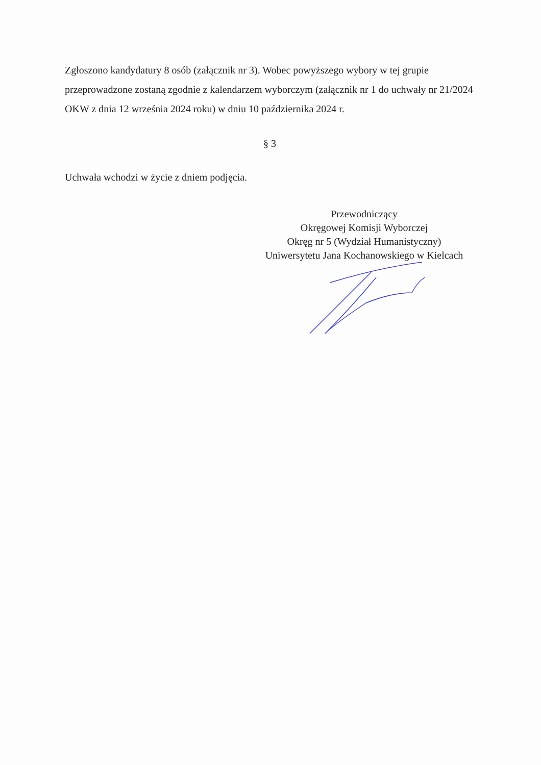Zgłoszono kandydatury 8 osób (załącznik nr 3). Wobec powyższego wybory w tej grupie przeprowadzone zostaną zgodnie z kalendarzem wyborczym (załącznik nr 1 do uchwały nr 21/2024 OKW z dnia 12 września 2024 roku) w dniu 10 października 2024 r.
§ 3
Uchwała wchodzi w życie z dniem podjęcia.
Przewodniczący
Okręgowej Komisji Wyborczej
Okręg nr 5 (Wydział Humanistyczny)
Uniwersytetu Jana Kochanowskiego w Kielcach